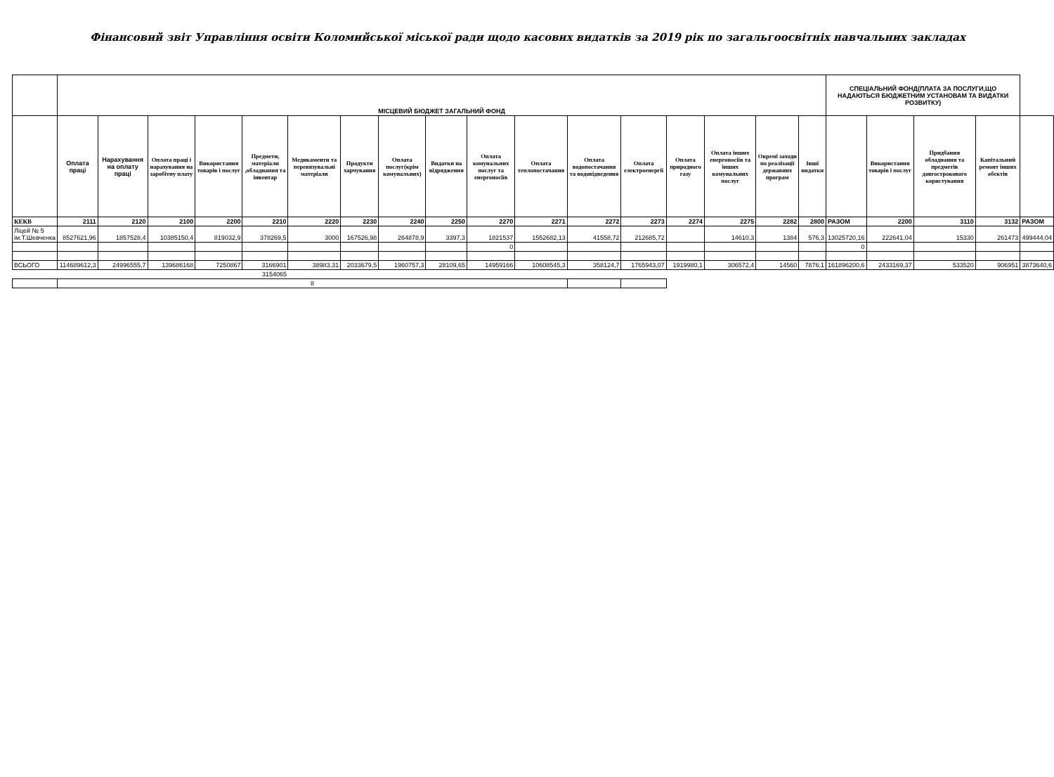Фінансовий звіт Управління освіти Коломийської міської ради щодо касових видатків за 2019 рік по загальгоосвітніх навчальних закладах
| | МІСЦЕВИЙ БЮДЖЕТ ЗАГАЛЬНИЙ ФОНД | | | | | | | | | | | | | | | | | СПЕЦІАЛЬНИЙ ФОНД(ПЛАТА ЗА ПОСЛУГИ,ЩО НАДАЮТЬСЯ БЮДЖЕТНИМ УСТАНОВАМ ТА ВИДАТКИ РОЗВИТКУ) | | | | |
| | Оплата праці | Нарахування на оплату праці | Оплата праці і нарахування на заробітну плату | Використання товарів і послуг | Предмети, матеріали ,обладнання та інвентар | Медикаменти та перевязувальні матеріали | Продукти харчування | Оплата послуг(крім комунальних) | Видатки на відрядження | Оплата комунальних послуг та енергоносіїв | Оплата теплопостачання | Оплата водопостачання та водовідведення | Оплата електроенергії | Оплата природного газу | Оплата інших енергоносіїв та інших комунальних послуг | Окремі заходи по реалізації державних програм | Інші видатки | | Використання товарів і послуг | Придбання обладнання та предметів довгострокового користування | Капітальний ремонт інших обєктів | |
| КЕКВ | 2111 | 2120 | 2100 | 2200 | 2210 | 2220 | 2230 | 2240 | 2250 | 2270 | 2271 | 2272 | 2273 | 2274 | 2275 | 2282 | 2800 | РАЗОМ | 2200 | 3110 | 3132 | РАЗОМ |
| Ліцей № 5 ім.Т.Шевченка | 8527621,96 | 1857528,4 | 10385150,4 | 819032,9 | 378269,5 | 3000 | 167526,98 | 264878,9 | 3397,3 | 1821537 | 1552682,13 | 41558,72 | 212685,72 | | 14610,3 | 1384 | 576,3 | 13025720,16 | 222641,04 | 15330 | 261473 | 499444,04 |
| | | | | | | | | | | 0 | | | | | | | | 0 | | | | |
| ВСЬОГО | 114689612,3 | 24996555,7 | 139686168 | 7250867 | 3166901 | 38983,31 | 2033679,5 | 1960757,3 | 28109,65 | 14959166 | 10608545,3 | 358124,7 | 1765943,07 | 1919980,1 | 306572,4 | 14560 | 7876,1 | 161896200,6 | 2433169,37 | 533520 | 906951 | 3873640,6 |
| | | | | | 3154065 | | | | | | | | | | | | | | | | | |
| | 8 | | | | | | | | | | | | | | | | | | | | | |